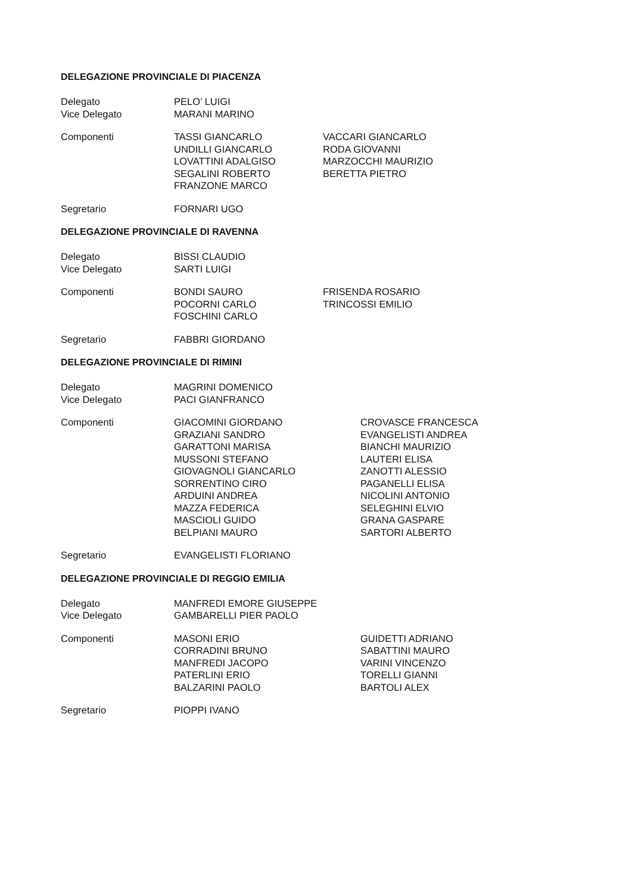DELEGAZIONE PROVINCIALE DI PIACENZA
Delegato PELO’ LUIGI
Vice Delegato MARANI MARINO
Componenti TASSI GIANCARLO
UNDILLI GIANCARLO
LOVATTINI ADALGISO
SEGALINI ROBERTO
FRANZONE MARCO
VACCARI GIANCARLO
RODA GIOVANNI
MARZOCCHI MAURIZIO
BERETTA PIETRO
Segretario FORNARI UGO
DELEGAZIONE PROVINCIALE DI RAVENNA
Delegato BISSI CLAUDIO
Vice Delegato SARTI LUIGI
Componenti BONDI SAURO
POCORNI CARLO
FOSCHINI CARLO
FRISENDA ROSARIO
TRINCOSSI EMILIO
Segretario FABBRI GIORDANO
DELEGAZIONE PROVINCIALE DI RIMINI
Delegato MAGRINI DOMENICO
Vice Delegato PACI GIANFRANCO
Componenti GIACOMINI GIORDANO
GRAZIANI SANDRO
GARATTONI MARISA
MUSSONI STEFANO
GIOVAGNOLI GIANCARLO
SORRENTINO CIRO
ARDUINI ANDREA
MAZZA FEDERICA
MASCIOLI GUIDO
BELPIANI MAURO
CROVASCE FRANCESCA
EVANGELISTI ANDREA
BIANCHI MAURIZIO
LAUTERI ELISA
ZANOTTI ALESSIO
PAGANELLI ELISA
NICOLINI ANTONIO
SELEGHINI ELVIO
GRANA GASPARE
SARTORI ALBERTO
Segretario EVANGELISTI FLORIANO
DELEGAZIONE PROVINCIALE DI REGGIO EMILIA
Delegato MANFREDI EMORE GIUSEPPE
Vice Delegato GAMBARELLI PIER PAOLO
Componenti MASONI ERIO
CORRADINI BRUNO
MANFREDI JACOPO
PATERLINI ERIO
BALZARINI PAOLO
GUIDETTI ADRIANO
SABATTINI MAURO
VARINI VINCENZO
TORELLI GIANNI
BARTOLI ALEX
Segretario PIOPPI IVANO